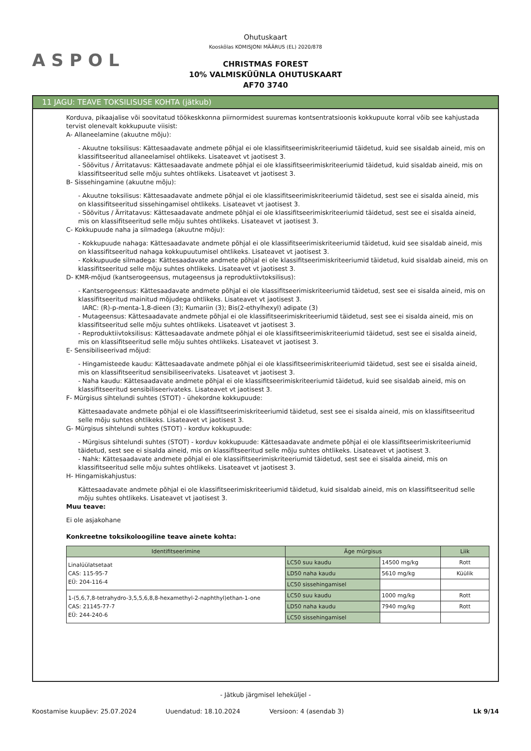ASPOL
Ohutuskaart
Kooskõlas KOMISJONI MÄÄRUS (EL) 2020/878
CHRISTMAS FOREST
10% VALMISKÜÜNLA OHUTUSKAART
AF70 3740
11 JAGU: TEAVE TOKSILISUSE KOHTA (jätkub)
Korduva, pikaajalise või soovitatud töökeskkonna piirnormidest suuremas kontsentratsioonis kokkupuute korral võib see kahjustada tervist olenevalt kokkupuute viisist:
A- Allaneelamine (akuutne mõju):
- Akuutne toksilisus: Kättesaadavate andmete põhjal ei ole klassifitseerimiskriteeriumid täidetud, kuid see sisaldab aineid, mis on klassifitseeritud allaneelamisel ohtlikeks. Lisateavet vt jaotisest 3.
- Söövitus / Ärritatavus: Kättesaadavate andmete põhjal ei ole klassifitseerimiskriteeriumid täidetud, kuid sisaldab aineid, mis on klassifitseeritud selle mõju suhtes ohtlikeks. Lisateavet vt jaotisest 3.
B- Sissehingamine (akuutne mõju):
- Akuutne toksilisus: Kättesaadavate andmete põhjal ei ole klassifitseerimiskriteeriumid täidetud, sest see ei sisalda aineid, mis on klassifitseeritud sissehingamisel ohtlikeks. Lisateavet vt jaotisest 3.
- Söövitus / Ärritatavus: Kättesaadavate andmete põhjal ei ole klassifitseerimiskriteeriumid täidetud, sest see ei sisalda aineid, mis on klassifitseeritud selle mõju suhtes ohtlikeks. Lisateavet vt jaotisest 3.
C- Kokkupuude naha ja silmadega (akuutne mõju):
- Kokkupuude nahaga: Kättesaadavate andmete põhjal ei ole klassifitseerimiskriteeriumid täidetud, kuid see sisaldab aineid, mis on klassifitseeritud nahaga kokkupuutumisel ohtlikeks. Lisateavet vt jaotisest 3.
- Kokkupuude silmadega: Kättesaadavate andmete põhjal ei ole klassifitseerimiskriteeriumid täidetud, kuid sisaldab aineid, mis on klassifitseeritud selle mõju suhtes ohtlikeks. Lisateavet vt jaotisest 3.
D- KMR-mõjud (kantserogeensus, mutageensus ja reproduktiivtoksilisus):
- Kantserogeensus: Kättesaadavate andmete põhjal ei ole klassifitseerimiskriteeriumid täidetud, sest see ei sisalda aineid, mis on klassifitseeritud mainitud mõjudega ohtlikeks. Lisateavet vt jaotisest 3.
IARC: (R)-p-menta-1,8-dieen (3); Kumariin (3); Bis(2-ethylhexyl) adipate (3)
- Mutageensus: Kättesaadavate andmete põhjal ei ole klassifitseerimiskriteeriumid täidetud, sest see ei sisalda aineid, mis on klassifitseeritud selle mõju suhtes ohtlikeks. Lisateavet vt jaotisest 3.
- Reproduktiivtoksilisus: Kättesaadavate andmete põhjal ei ole klassifitseerimiskriteeriumid täidetud, sest see ei sisalda aineid, mis on klassifitseeritud selle mõju suhtes ohtlikeks. Lisateavet vt jaotisest 3.
E- Sensibiliseerivad mõjud:
- Hingamisteede kaudu: Kättesaadavate andmete põhjal ei ole klassifitseerimiskriteeriumid täidetud, sest see ei sisalda aineid, mis on klassifitseeritud sensibiliseerivateks. Lisateavet vt jaotisest 3.
- Naha kaudu: Kättesaadavate andmete põhjal ei ole klassifitseerimiskriteeriumid täidetud, kuid see sisaldab aineid, mis on klassifitseeritud sensibiliseerivateks. Lisateavet vt jaotisest 3.
F- Mürgisus sihtelundi suhtes (STOT) - ühekordne kokkupuude:
Kättesaadavate andmete põhjal ei ole klassifitseerimiskriteeriumid täidetud, sest see ei sisalda aineid, mis on klassifitseeritud selle mõju suhtes ohtlikeks. Lisateavet vt jaotisest 3.
G- Mürgisus sihtelundi suhtes (STOT) - korduv kokkupuude:
- Mürgisus sihtelundi suhtes (STOT) - korduv kokkupuude: Kättesaadavate andmete põhjal ei ole klassifitseerimiskriteeriumid täidetud, sest see ei sisalda aineid, mis on klassifitseeritud selle mõju suhtes ohtlikeks. Lisateavet vt jaotisest 3.
- Nahk: Kättesaadavate andmete põhjal ei ole klassifitseerimiskriteeriumid täidetud, sest see ei sisalda aineid, mis on klassifitseeritud selle mõju suhtes ohtlikeks. Lisateavet vt jaotisest 3.
H- Hingamiskahjustus:
Kättesaadavate andmete põhjal ei ole klassifitseerimiskriteeriumid täidetud, kuid sisaldab aineid, mis on klassifitseeritud selle mõju suhtes ohtlikeks. Lisateavet vt jaotisest 3.
Muu teave:
Ei ole asjakohane
Konkreetne toksikoloogiline teave ainete kohta:
| Identifitseerimine | Äge mürgisus | | Liik |
| --- | --- | --- | --- |
| Linalüülatsetaat CAS: 115-95-7 EÜ: 204-116-4 | LC50 suu kaudu | 14500 mg/kg | Rott |
| | LD50 naha kaudu | 5610 mg/kg | Küülik |
| | LC50 sissehingamisel | | |
| 1-(5,6,7,8-tetrahydro-3,5,5,6,8,8-hexamethyl-2-naphthyl)ethan-1-one CAS: 21145-77-7 EÜ: 244-240-6 | LC50 suu kaudu | 1000 mg/kg | Rott |
| | LD50 naha kaudu | 7940 mg/kg | Rott |
| | LC50 sissehingamisel | | |
- Jätkub järgmisel leheküljel -
Koostamise kuupäev: 25.07.2024 Uuendatud: 18.10.2024 Versioon: 4 (asendab 3) Lk 9/14